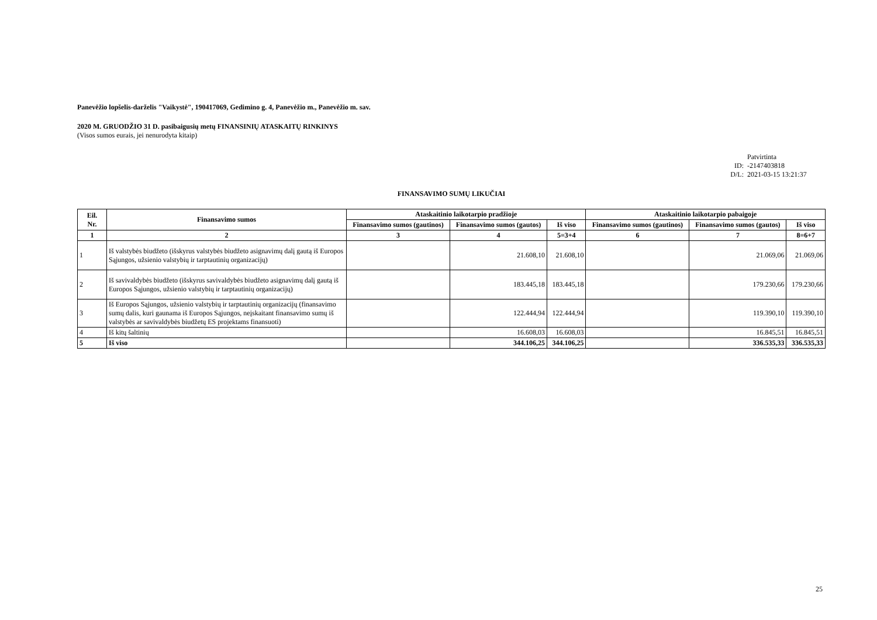Panevėžio lopšelis-darželis "Vaikystė", 190417069, Gedimino g. 4, Panevėžio m., Panevėžio m. sav.
2020 M. GRUODŽIO 31 D. pasibaigusių metų FINANSINIŲ ATASKAITŲ RINKINYS
(Visos sumos eurais, jei nenurodyta kitaip)
Patvirtinta
ID: -2147403818
D/L: 2021-03-15 13:21:37
FINANSAVIMO SUMŲ LIKUČIAI
| Eil. Nr. | Finansavimo sumos | Ataskaitinio laikotarpio pradžioje | | | Ataskaitinio laikotarpio pabaigoje | | |
| --- | --- | --- | --- | --- | --- | --- | --- |
| | | Finansavimo sumos (gautinos) | Finansavimo sumos (gautos) | Iš viso | Finansavimo sumos (gautinos) | Finansavimo sumos (gautos) | Iš viso |
| 1 | 2 | 3 | 4 | 5=3+4 | 6 | 7 | 8=6+7 |
| 1 | Iš valstybės biudžeto (išskyrus valstybės biudžeto asignavimų dalį gautą iš Europos Sąjungos, užsienio valstybių ir tarptautinių organizacijų) | | 21.608,10 | 21.608,10 | | 21.069,06 | 21.069,06 |
| 2 | Iš savivaldybės biudžeto (išskyrus savivaldybės biudžeto asignavimų dalį gautą iš Europos Sąjungos, užsienio valstybių ir tarptautinių organizacijų) | | 183.445,18 | 183.445,18 | | 179.230,66 | 179.230,66 |
| 3 | Iš Europos Sąjungos, užsienio valstybių ir tarptautinių organizacijų (finansavimo sumų dalis, kuri gaunama iš Europos Sąjungos, neįskaitant finansavimo sumų iš valstybės ar savivaldybės biudžetų ES projektams finansuoti) | | 122.444,94 | 122.444,94 | | 119.390,10 | 119.390,10 |
| 4 | Iš kitų šaltinių | | 16.608,03 | 16.608,03 | | 16.845,51 | 16.845,51 |
| 5 | Iš viso | | 344.106,25 | 344.106,25 | | 336.535,33 | 336.535,33 |
25